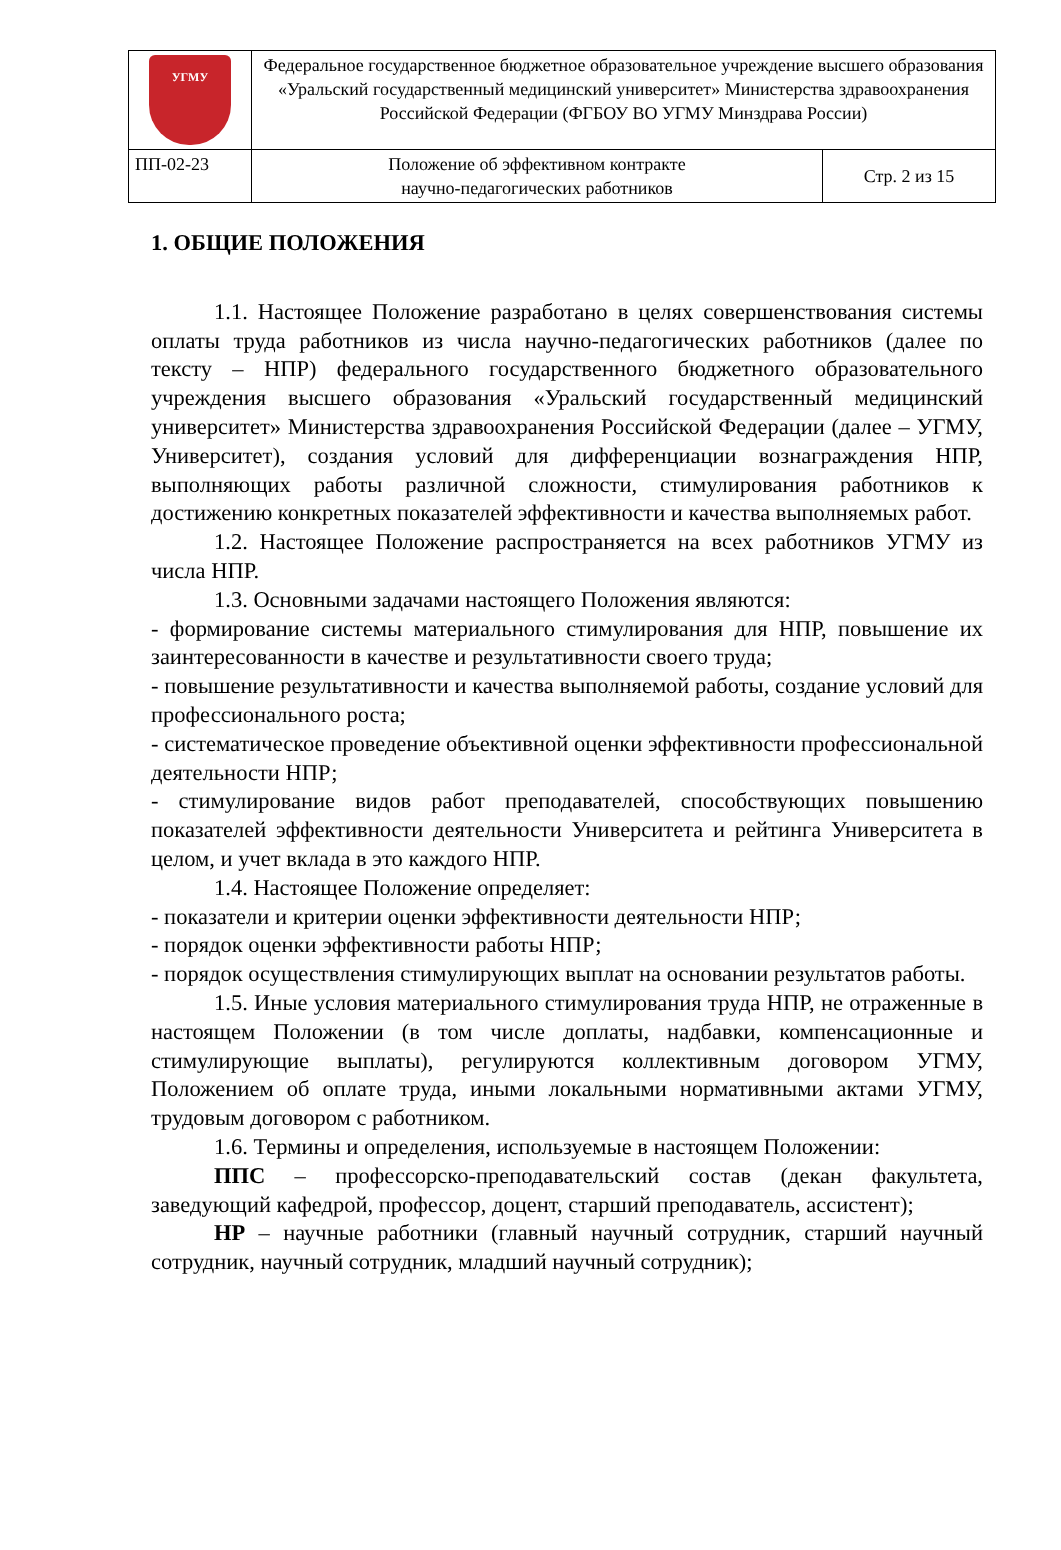| УГМУ | Федеральное государственное бюджетное образовательное учреждение высшего образования «Уральский государственный медицинский университет» Министерства здравоохранения Российской Федерации (ФГБОУ ВО УГМУ Минздрава России) | |
| ПП-02-23 | Положение об эффективном контракте научно-педагогических работников | Стр. 2 из 15 |
1. ОБЩИЕ ПОЛОЖЕНИЯ
1.1. Настоящее Положение разработано в целях совершенствования системы оплаты труда работников из числа научно-педагогических работников (далее по тексту – НПР) федерального государственного бюджетного образовательного учреждения высшего образования «Уральский государственный медицинский университет» Министерства здравоохранения Российской Федерации (далее – УГМУ, Университет), создания условий для дифференциации вознаграждения НПР, выполняющих работы различной сложности, стимулирования работников к достижению конкретных показателей эффективности и качества выполняемых работ.
1.2. Настоящее Положение распространяется на всех работников УГМУ из числа НПР.
1.3. Основными задачами настоящего Положения являются:
- формирование системы материального стимулирования для НПР, повышение их заинтересованности в качестве и результативности своего труда;
- повышение результативности и качества выполняемой работы, создание условий для профессионального роста;
- систематическое проведение объективной оценки эффективности профессиональной деятельности НПР;
- стимулирование видов работ преподавателей, способствующих повышению показателей эффективности деятельности Университета и рейтинга Университета в целом, и учет вклада в это каждого НПР.
1.4. Настоящее Положение определяет:
- показатели и критерии оценки эффективности деятельности НПР;
- порядок оценки эффективности работы НПР;
- порядок осуществления стимулирующих выплат на основании результатов работы.
1.5. Иные условия материального стимулирования труда НПР, не отраженные в настоящем Положении (в том числе доплаты, надбавки, компенсационные и стимулирующие выплаты), регулируются коллективным договором УГМУ, Положением об оплате труда, иными локальными нормативными актами УГМУ, трудовым договором с работником.
1.6. Термины и определения, используемые в настоящем Положении:
ППС – профессорско-преподавательский состав (декан факультета, заведующий кафедрой, профессор, доцент, старший преподаватель, ассистент);
НР – научные работники (главный научный сотрудник, старший научный сотрудник, научный сотрудник, младший научный сотрудник);